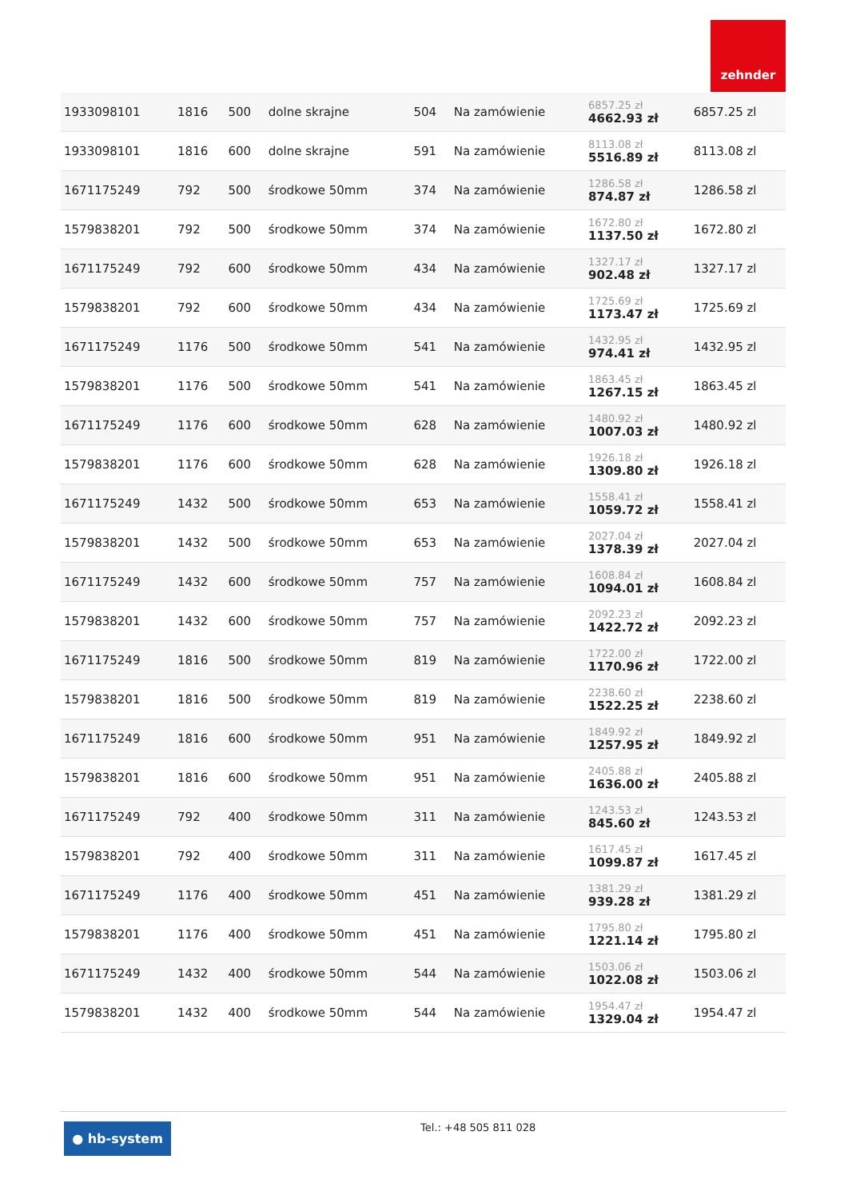zehnder
| 1933098101 | 1816 | 500 | dolne skrajne | 504 | Na zamówienie | 6857.25 zł 4662.93 zł | 6857.25 zl |
| 1933098101 | 1816 | 600 | dolne skrajne | 591 | Na zamówienie | 8113.08 zł 5516.89 zł | 8113.08 zl |
| 1671175249 | 792 | 500 | środkowe 50mm | 374 | Na zamówienie | 1286.58 zł 874.87 zł | 1286.58 zl |
| 1579838201 | 792 | 500 | środkowe 50mm | 374 | Na zamówienie | 1672.80 zł 1137.50 zł | 1672.80 zl |
| 1671175249 | 792 | 600 | środkowe 50mm | 434 | Na zamówienie | 1327.17 zł 902.48 zł | 1327.17 zl |
| 1579838201 | 792 | 600 | środkowe 50mm | 434 | Na zamówienie | 1725.69 zł 1173.47 zł | 1725.69 zl |
| 1671175249 | 1176 | 500 | środkowe 50mm | 541 | Na zamówienie | 1432.95 zł 974.41 zł | 1432.95 zl |
| 1579838201 | 1176 | 500 | środkowe 50mm | 541 | Na zamówienie | 1863.45 zł 1267.15 zł | 1863.45 zl |
| 1671175249 | 1176 | 600 | środkowe 50mm | 628 | Na zamówienie | 1480.92 zł 1007.03 zł | 1480.92 zl |
| 1579838201 | 1176 | 600 | środkowe 50mm | 628 | Na zamówienie | 1926.18 zł 1309.80 zł | 1926.18 zl |
| 1671175249 | 1432 | 500 | środkowe 50mm | 653 | Na zamówienie | 1558.41 zł 1059.72 zł | 1558.41 zl |
| 1579838201 | 1432 | 500 | środkowe 50mm | 653 | Na zamówienie | 2027.04 zł 1378.39 zł | 2027.04 zl |
| 1671175249 | 1432 | 600 | środkowe 50mm | 757 | Na zamówienie | 1608.84 zł 1094.01 zł | 1608.84 zl |
| 1579838201 | 1432 | 600 | środkowe 50mm | 757 | Na zamówienie | 2092.23 zł 1422.72 zł | 2092.23 zl |
| 1671175249 | 1816 | 500 | środkowe 50mm | 819 | Na zamówienie | 1722.00 zł 1170.96 zł | 1722.00 zl |
| 1579838201 | 1816 | 500 | środkowe 50mm | 819 | Na zamówienie | 2238.60 zł 1522.25 zł | 2238.60 zl |
| 1671175249 | 1816 | 600 | środkowe 50mm | 951 | Na zamówienie | 1849.92 zł 1257.95 zł | 1849.92 zl |
| 1579838201 | 1816 | 600 | środkowe 50mm | 951 | Na zamówienie | 2405.88 zł 1636.00 zł | 2405.88 zl |
| 1671175249 | 792 | 400 | środkowe 50mm | 311 | Na zamówienie | 1243.53 zł 845.60 zł | 1243.53 zl |
| 1579838201 | 792 | 400 | środkowe 50mm | 311 | Na zamówienie | 1617.45 zł 1099.87 zł | 1617.45 zl |
| 1671175249 | 1176 | 400 | środkowe 50mm | 451 | Na zamówienie | 1381.29 zł 939.28 zł | 1381.29 zl |
| 1579838201 | 1176 | 400 | środkowe 50mm | 451 | Na zamówienie | 1795.80 zł 1221.14 zł | 1795.80 zl |
| 1671175249 | 1432 | 400 | środkowe 50mm | 544 | Na zamówienie | 1503.06 zł 1022.08 zł | 1503.06 zl |
| 1579838201 | 1432 | 400 | środkowe 50mm | 544 | Na zamówienie | 1954.47 zł 1329.04 zł | 1954.47 zl |
● hb-system Tel.: +48 505 811 028